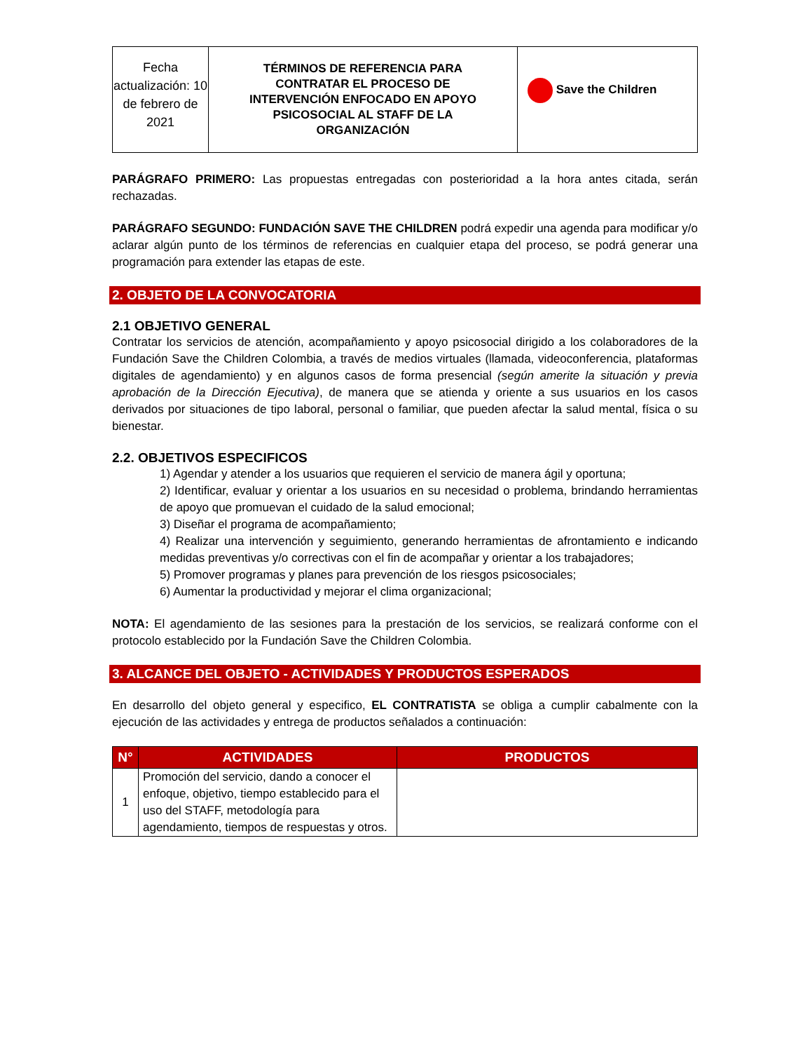| Fecha actualización: 10 de febrero de 2021 | TÉRMINOS DE REFERENCIA PARA CONTRATAR EL PROCESO DE INTERVENCIÓN ENFOCADO EN APOYO PSICOSOCIAL AL STAFF DE LA ORGANIZACIÓN | Save the Children |
PARÁGRAFO PRIMERO: Las propuestas entregadas con posterioridad a la hora antes citada, serán rechazadas.
PARÁGRAFO SEGUNDO: FUNDACIÓN SAVE THE CHILDREN podrá expedir una agenda para modificar y/o aclarar algún punto de los términos de referencias en cualquier etapa del proceso, se podrá generar una programación para extender las etapas de este.
2. OBJETO DE LA CONVOCATORIA
2.1 OBJETIVO GENERAL
Contratar los servicios de atención, acompañamiento y apoyo psicosocial dirigido a los colaboradores de la Fundación Save the Children Colombia, a través de medios virtuales (llamada, videoconferencia, plataformas digitales de agendamiento) y en algunos casos de forma presencial (según amerite la situación y previa aprobación de la Dirección Ejecutiva), de manera que se atienda y oriente a sus usuarios en los casos derivados por situaciones de tipo laboral, personal o familiar, que pueden afectar la salud mental, física o su bienestar.
2.2. OBJETIVOS ESPECIFICOS
1) Agendar y atender a los usuarios que requieren el servicio de manera ágil y oportuna;
2) Identificar, evaluar y orientar a los usuarios en su necesidad o problema, brindando herramientas de apoyo que promuevan el cuidado de la salud emocional;
3) Diseñar el programa de acompañamiento;
4) Realizar una intervención y seguimiento, generando herramientas de afrontamiento e indicando medidas preventivas y/o correctivas con el fin de acompañar y orientar a los trabajadores;
5) Promover programas y planes para prevención de los riesgos psicosociales;
6) Aumentar la productividad y mejorar el clima organizacional;
NOTA: El agendamiento de las sesiones para la prestación de los servicios, se realizará conforme con el protocolo establecido por la Fundación Save the Children Colombia.
3. ALCANCE DEL OBJETO - ACTIVIDADES Y PRODUCTOS ESPERADOS
En desarrollo del objeto general y especifico, EL CONTRATISTA se obliga a cumplir cabalmente con la ejecución de las actividades y entrega de productos señalados a continuación:
| N° | ACTIVIDADES | PRODUCTOS |
| --- | --- | --- |
| 1 | Promoción del servicio, dando a conocer el enfoque, objetivo, tiempo establecido para el uso del STAFF, metodología para agendamiento, tiempos de respuestas y otros. | |